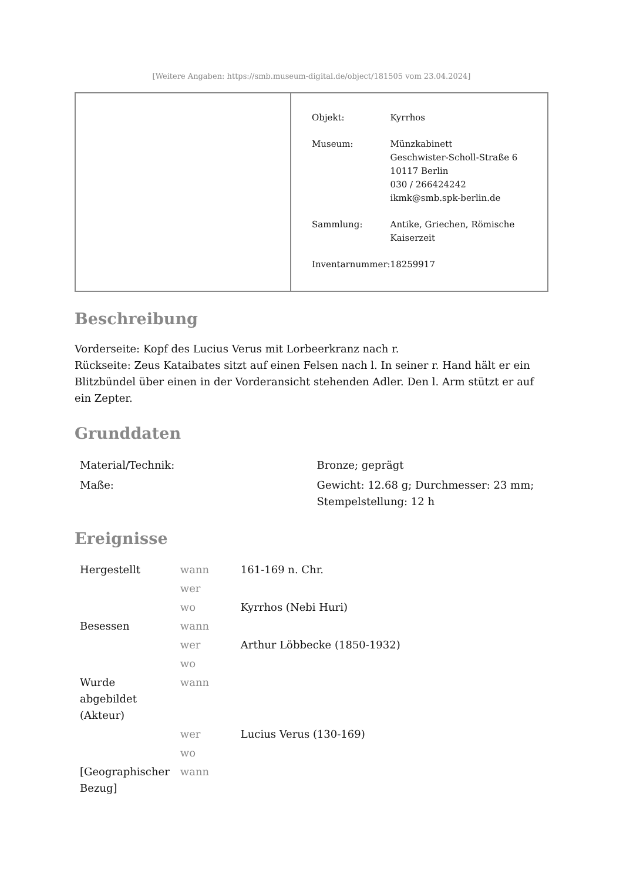[Weitere Angaben: https://smb.museum-digital.de/object/181505 vom 23.04.2024]
| Objekt: | Kyrrhos |
| Museum: | Münzkabinett Geschwister-Scholl-Straße 6 10117 Berlin 030 / 266424242 ikmk@smb.spk-berlin.de |
| Sammlung: | Antike, Griechen, Römische Kaiserzeit |
| Inventarnummer: | 18259917 |
Beschreibung
Vorderseite: Kopf des Lucius Verus mit Lorbeerkranz nach r.
Rückseite: Zeus Kataibates sitzt auf einen Felsen nach l. In seiner r. Hand hält er ein Blitzbündel über einen in der Vorderansicht stehenden Adler. Den l. Arm stützt er auf ein Zepter.
Grunddaten
| Material/Technik: | Bronze; geprägt |
| Maße: | Gewicht: 12.68 g; Durchmesser: 23 mm; Stempelstellung: 12 h |
Ereignisse
| Hergestellt | wann | 161-169 n. Chr. |
| | wer | |
| | wo | Kyrrhos (Nebi Huri) |
| Besessen | wann | |
| | wer | Arthur Löbbecke (1850-1932) |
| | wo | |
| Wurde abgebildet (Akteur) | wann | |
| | wer | Lucius Verus (130-169) |
| | wo | |
| [Geographischer Bezug] | wann | |